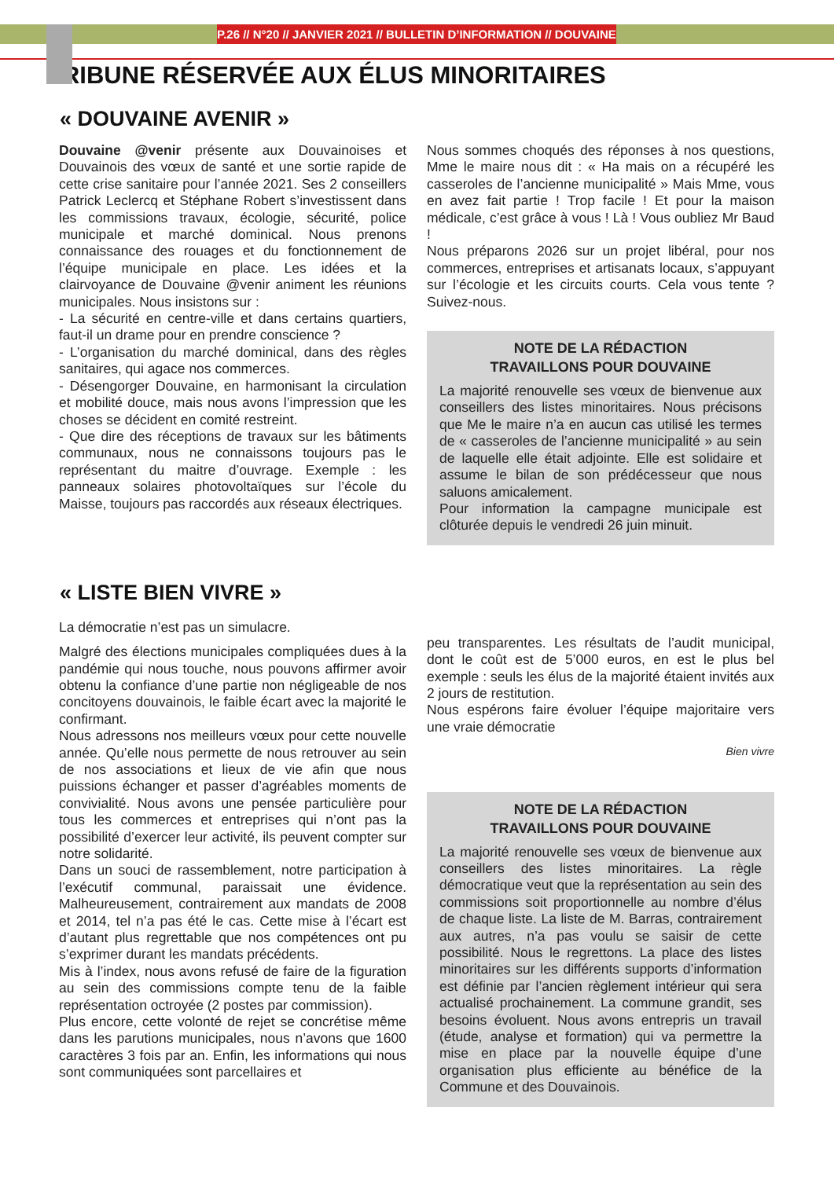P.26 // N°20 // JANVIER 2021 // BULLETIN D’INFORMATION // DOUVAINE
TRIBUNE RÉSERVÉE AUX ÉLUS MINORITAIRES
« DOUVAINE AVENIR »
Douvaine @venir présente aux Douvainoises et Douvainois des vœux de santé et une sortie rapide de cette crise sanitaire pour l’année 2021. Ses 2 conseillers Patrick Leclercq et Stéphane Robert s’investissent dans les commissions travaux, écologie, sécurité, police municipale et marché dominical. Nous prenons connaissance des rouages et du fonctionnement de l’équipe municipale en place. Les idées et la clairvoyance de Douvaine @venir animent les réunions municipales. Nous insistons sur :
- La sécurité en centre-ville et dans certains quartiers, faut-il un drame pour en prendre conscience ?
- L’organisation du marché dominical, dans des règles sanitaires, qui agace nos commerces.
- Désengorger Douvaine, en harmonisant la circulation et mobilité douce, mais nous avons l’impression que les choses se décident en comité restreint.
- Que dire des réceptions de travaux sur les bâtiments communaux, nous ne connaissons toujours pas le représentant du maitre d’ouvrage. Exemple : les panneaux solaires photovoltaïques sur l’école du Maisse, toujours pas raccordés aux réseaux électriques.
Nous sommes choqués des réponses à nos questions, Mme le maire nous dit : « Ha mais on a récupéré les casseroles de l’ancienne municipalité » Mais Mme, vous en avez fait partie ! Trop facile ! Et pour la maison médicale, c’est grâce à vous ! Là ! Vous oubliez Mr Baud !
Nous préparons 2026 sur un projet libéral, pour nos commerces, entreprises et artisanats locaux, s’appuyant sur l’écologie et les circuits courts. Cela vous tente ? Suivez-nous.
NOTE DE LA RÉDACTION
TRAVAILLONS POUR DOUVAINE
La majorité renouvelle ses vœux de bienvenue aux conseillers des listes minoritaires. Nous précisons que Me le maire n’a en aucun cas utilisé les termes de « casseroles de l’ancienne municipalité » au sein de laquelle elle était adjointe. Elle est solidaire et assume le bilan de son prédécesseur que nous saluons amicalement.
Pour information la campagne municipale est clôturée depuis le vendredi 26 juin minuit.
« LISTE BIEN VIVRE »
La démocratie n’est pas un simulacre.
Malgré des élections municipales compliquées dues à la pandémie qui nous touche, nous pouvons affirmer avoir obtenu la confiance d’une partie non négligeable de nos concitoyens douvainois, le faible écart avec la majorité le confirmant.
Nous adressons nos meilleurs vœux pour cette nouvelle année. Qu’elle nous permette de nous retrouver au sein de nos associations et lieux de vie afin que nous puissions échanger et passer d’agréables moments de convivialité. Nous avons une pensée particulière pour tous les commerces et entreprises qui n’ont pas la possibilité d’exercer leur activité, ils peuvent compter sur notre solidarité.
Dans un souci de rassemblement, notre participation à l’exécutif communal, paraissait une évidence. Malheureusement, contrairement aux mandats de 2008 et 2014, tel n’a pas été le cas. Cette mise à l’écart est d’autant plus regrettable que nos compétences ont pu s’exprimer durant les mandats précédents.
Mis à l’index, nous avons refusé de faire de la figuration au sein des commissions compte tenu de la faible représentation octroyée (2 postes par commission).
Plus encore, cette volonté de rejet se concrétise même dans les parutions municipales, nous n’avons que 1600 caractères 3 fois par an. Enfin, les informations qui nous sont communiquées sont parcellaires et
peu transparentes. Les résultats de l’audit municipal, dont le coût est de 5’000 euros, en est le plus bel exemple : seuls les élus de la majorité étaient invités aux 2 jours de restitution.
Nous espérons faire évoluer l’équipe majoritaire vers une vraie démocratie
Bien vivre
NOTE DE LA RÉDACTION
TRAVAILLONS POUR DOUVAINE
La majorité renouvelle ses vœux de bienvenue aux conseillers des listes minoritaires. La règle démocratique veut que la représentation au sein des commissions soit proportionnelle au nombre d’élus de chaque liste. La liste de M. Barras, contrairement aux autres, n’a pas voulu se saisir de cette possibilité. Nous le regrettons. La place des listes minoritaires sur les différents supports d’information est définie par l’ancien règlement intérieur qui sera actualisé prochainement. La commune grandit, ses besoins évoluent. Nous avons entrepris un travail (étude, analyse et formation) qui va permettre la mise en place par la nouvelle équipe d’une organisation plus efficiente au bénéfice de la Commune et des Douvainois.